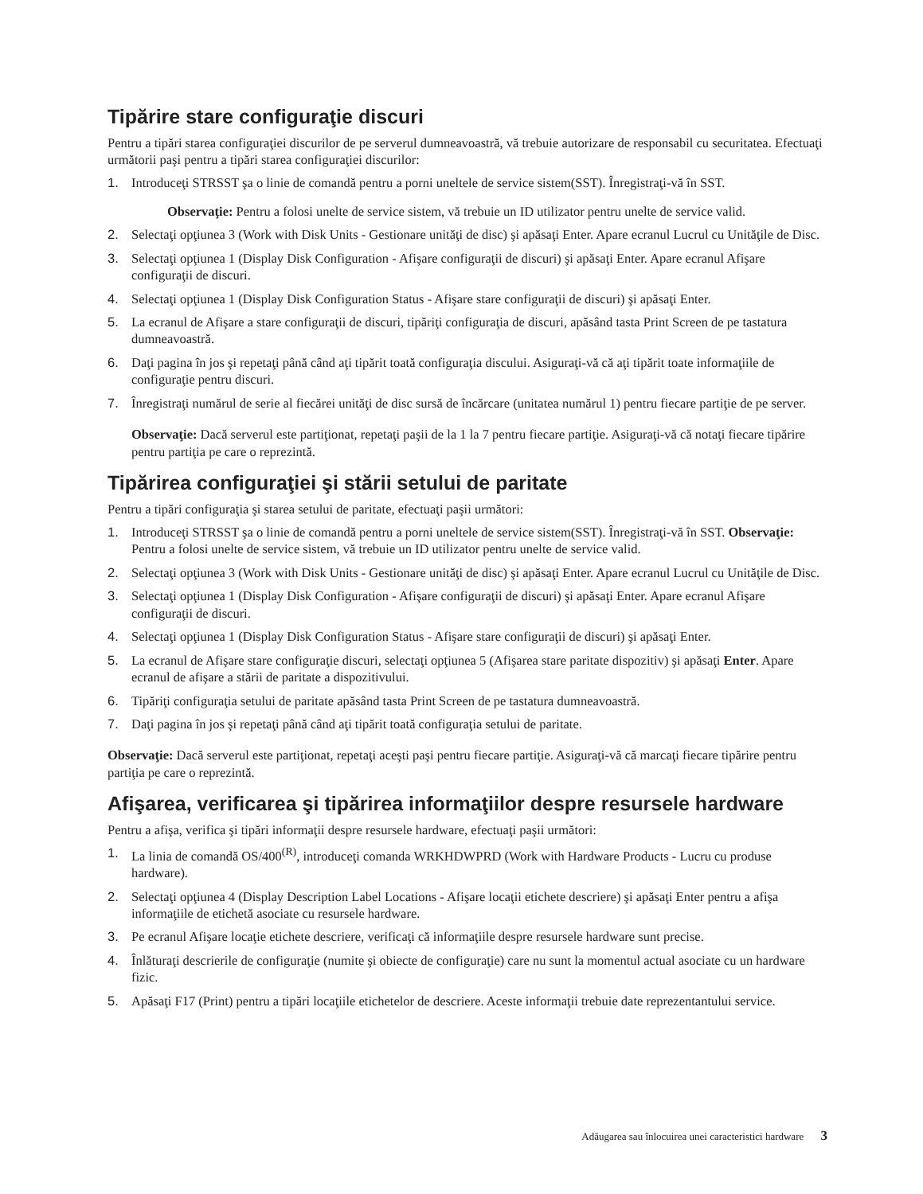Tipărire stare configuraţie discuri
Pentru a tipări starea configuraţiei discurilor de pe serverul dumneavoastră, vă trebuie autorizare de responsabil cu securitatea. Efectuaţi următorii paşi pentru a tipări starea configuraţiei discurilor:
1. Introduceţi STRSST şa o linie de comandă pentru a porni uneltele de service sistem(SST). Înregistraţi-vă în SST.
Observaţie: Pentru a folosi unelte de service sistem, vă trebuie un ID utilizator pentru unelte de service valid.
2. Selectaţi opţiunea 3 (Work with Disk Units - Gestionare unităţi de disc) şi apăsaţi Enter. Apare ecranul Lucrul cu Unităţile de Disc.
3. Selectaţi opţiunea 1 (Display Disk Configuration - Afişare configuraţii de discuri) şi apăsaţi Enter. Apare ecranul Afişare configuraţii de discuri.
4. Selectaţi opţiunea 1 (Display Disk Configuration Status - Afişare stare configuraţii de discuri) şi apăsaţi Enter.
5. La ecranul de Afişare a stare configuraţii de discuri, tipăriţi configuraţia de discuri, apăsând tasta Print Screen de pe tastatura dumneavoastră.
6. Daţi pagina în jos şi repetaţi până când aţi tipărit toată configuraţia discului. Asiguraţi-vă că aţi tipărit toate informaţiile de configuraţie pentru discuri.
7. Înregistraţi numărul de serie al fiecărei unităţi de disc sursă de încărcare (unitatea numărul 1) pentru fiecare partiţie de pe server.
Observaţie: Dacă serverul este partiţionat, repetaţi paşii de la 1 la 7 pentru fiecare partiţie. Asiguraţi-vă că notaţi fiecare tipărire pentru partiţia pe care o reprezintă.
Tipărirea configuraţiei şi stării setului de paritate
Pentru a tipări configuraţia şi starea setului de paritate, efectuaţi paşii următori:
1. Introduceţi STRSST şa o linie de comandă pentru a porni uneltele de service sistem(SST). Înregistraţi-vă în SST. Observaţie: Pentru a folosi unelte de service sistem, vă trebuie un ID utilizator pentru unelte de service valid.
2. Selectaţi opţiunea 3 (Work with Disk Units - Gestionare unităţi de disc) şi apăsaţi Enter. Apare ecranul Lucrul cu Unităţile de Disc.
3. Selectaţi opţiunea 1 (Display Disk Configuration - Afişare configuraţii de discuri) şi apăsaţi Enter. Apare ecranul Afişare configuraţii de discuri.
4. Selectaţi opţiunea 1 (Display Disk Configuration Status - Afişare stare configuraţii de discuri) şi apăsaţi Enter.
5. La ecranul de Afişare stare configuraţie discuri, selectaţi opţiunea 5 (Afişarea stare paritate dispozitiv) şi apăsaţi Enter. Apare ecranul de afişare a stării de paritate a dispozitivului.
6. Tipăriţi configuraţia setului de paritate apăsând tasta Print Screen de pe tastatura dumneavoastră.
7. Daţi pagina în jos şi repetaţi până când aţi tipărit toată configuraţia setului de paritate.
Observaţie: Dacă serverul este partiţionat, repetaţi aceşti paşi pentru fiecare partiţie. Asiguraţi-vă că marcaţi fiecare tipărire pentru partiţia pe care o reprezintă.
Afişarea, verificarea şi tipărirea informaţiilor despre resursele hardware
Pentru a afişa, verifica şi tipări informaţii despre resursele hardware, efectuaţi paşii următori:
1. La linia de comandă OS/400<sup>(R)</sup>, introduceţi comanda WRKHDWPRD (Work with Hardware Products - Lucru cu produse hardware).
2. Selectaţi opţiunea 4 (Display Description Label Locations - Afişare locaţii etichete descriere) şi apăsaţi Enter pentru a afişa informaţiile de etichetă asociate cu resursele hardware.
3. Pe ecranul Afişare locaţie etichete descriere, verificaţi că informaţiile despre resursele hardware sunt precise.
4. Înlăturaţi descrierile de configuraţie (numite şi obiecte de configuraţie) care nu sunt la momentul actual asociate cu un hardware fizic.
5. Apăsaţi F17 (Print) pentru a tipări locaţiile etichetelor de descriere. Aceste informaţii trebuie date reprezentantului service.
Adăugarea sau înlocuirea unei caracteristici hardware 3